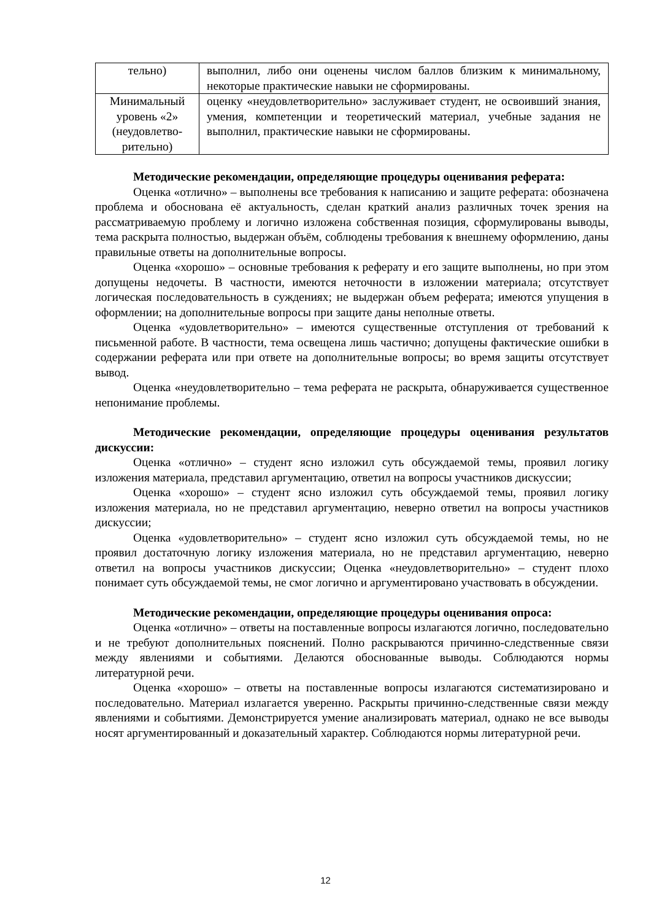| тельно) | выполнил, либо они оценены числом баллов близким к минимальному, некоторые практические навыки не сформированы. |
| Минимальный уровень «2» (неудовлетво-рительно) | оценку «неудовлетворительно» заслуживает студент, не освоивший знания, умения, компетенции и теоретический материал, учебные задания не выполнил, практические навыки не сформированы. |
Методические рекомендации, определяющие процедуры оценивания реферата:
Оценка «отлично» – выполнены все требования к написанию и защите реферата: обозначена проблема и обоснована её актуальность, сделан краткий анализ различных точек зрения на рассматриваемую проблему и логично изложена собственная позиция, сформулированы выводы, тема раскрыта полностью, выдержан объём, соблюдены требования к внешнему оформлению, даны правильные ответы на дополнительные вопросы.
Оценка «хорошо» – основные требования к реферату и его защите выполнены, но при этом допущены недочеты. В частности, имеются неточности в изложении материала; отсутствует логическая последовательность в суждениях; не выдержан объем реферата; имеются упущения в оформлении; на дополнительные вопросы при защите даны неполные ответы.
Оценка «удовлетворительно» – имеются существенные отступления от требований к письменной работе. В частности, тема освещена лишь частично; допущены фактические ошибки в содержании реферата или при ответе на дополнительные вопросы; во время защиты отсутствует вывод.
Оценка «неудовлетворительно – тема реферата не раскрыта, обнаруживается существенное непонимание проблемы.
Методические рекомендации, определяющие процедуры оценивания результатов дискуссии:
Оценка «отлично» – студент ясно изложил суть обсуждаемой темы, проявил логику изложения материала, представил аргументацию, ответил на вопросы участников дискуссии;
Оценка «хорошо» – студент ясно изложил суть обсуждаемой темы, проявил логику изложения материала, но не представил аргументацию, неверно ответил на вопросы участников дискуссии;
Оценка «удовлетворительно» – студент ясно изложил суть обсуждаемой темы, но не проявил достаточную логику изложения материала, но не представил аргументацию, неверно ответил на вопросы участников дискуссии; Оценка «неудовлетворительно» – студент плохо понимает суть обсуждаемой темы, не смог логично и аргументировано участвовать в обсуждении.
Методические рекомендации, определяющие процедуры оценивания опроса:
Оценка «отлично» – ответы на поставленные вопросы излагаются логично, последовательно и не требуют дополнительных пояснений. Полно раскрываются причинно-следственные связи между явлениями и событиями. Делаются обоснованные выводы. Соблюдаются нормы литературной речи.
Оценка «хорошо» – ответы на поставленные вопросы излагаются систематизировано и последовательно. Материал излагается уверенно. Раскрыты причинно-следственные связи между явлениями и событиями. Демонстрируется умение анализировать материал, однако не все выводы носят аргументированный и доказательный характер. Соблюдаются нормы литературной речи.
12